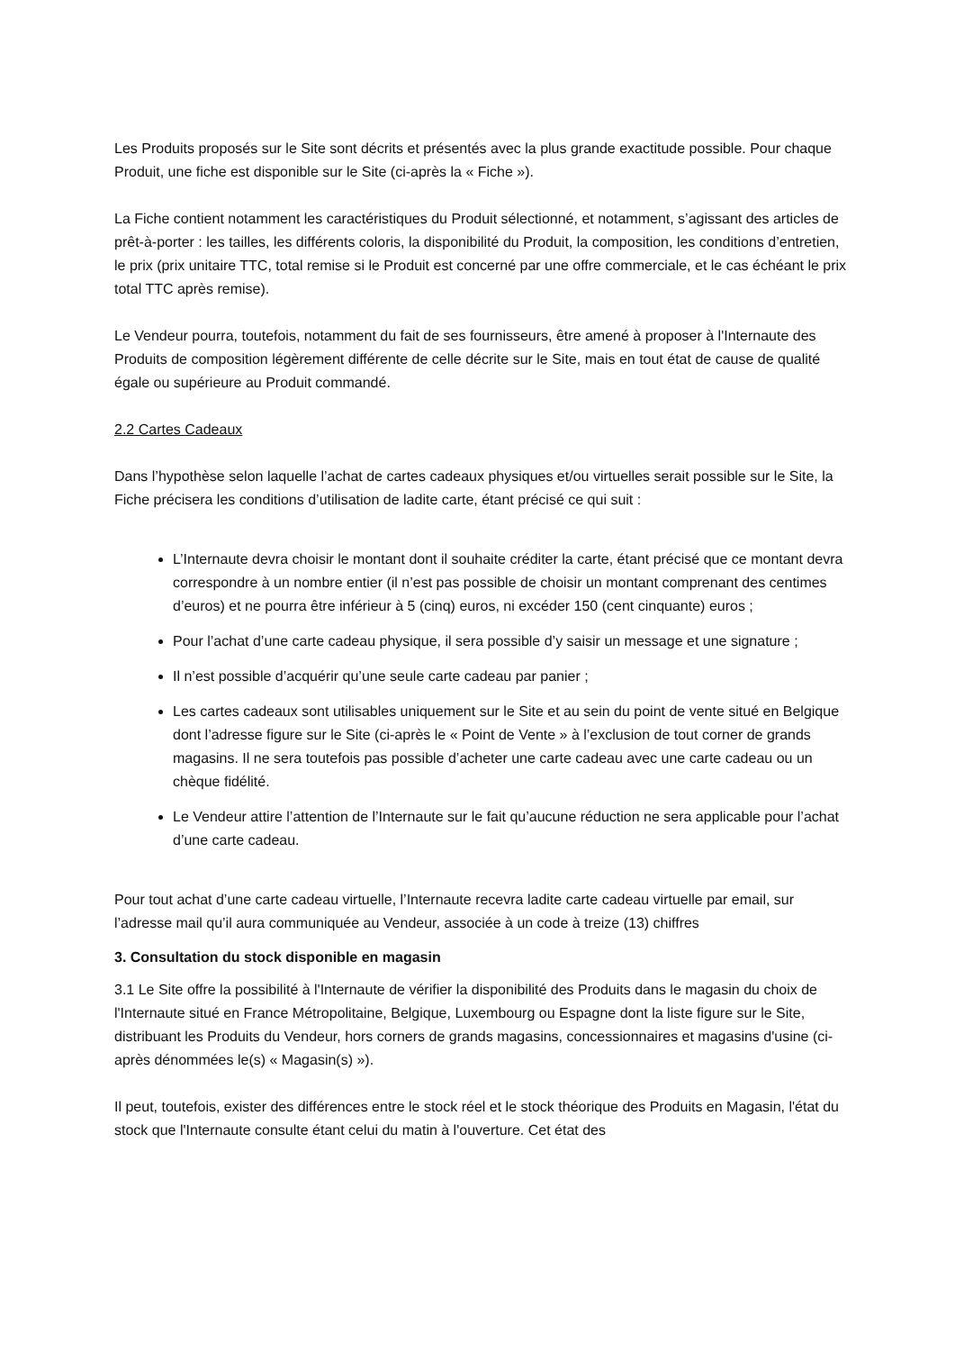Les Produits proposés sur le Site sont décrits et présentés avec la plus grande exactitude possible. Pour chaque Produit, une fiche est disponible sur le Site (ci-après la « Fiche »).
La Fiche contient notamment les caractéristiques du Produit sélectionné, et notamment, s’agissant des articles de prêt-à-porter : les tailles, les différents coloris, la disponibilité du Produit, la composition, les conditions d’entretien, le prix (prix unitaire TTC, total remise si le Produit est concerné par une offre commerciale, et le cas échéant le prix total TTC après remise).
Le Vendeur pourra, toutefois, notamment du fait de ses fournisseurs, être amené à proposer à l'Internaute des Produits de composition légèrement différente de celle décrite sur le Site, mais en tout état de cause de qualité égale ou supérieure au Produit commandé.
2.2 Cartes Cadeaux
Dans l’hypothèse selon laquelle l’achat de cartes cadeaux physiques et/ou virtuelles serait possible sur le Site, la Fiche précisera les conditions d’utilisation de ladite carte, étant précisé ce qui suit :
L’Internaute devra choisir le montant dont il souhaite créditer la carte, étant précisé que ce montant devra correspondre à un nombre entier (il n’est pas possible de choisir un montant comprenant des centimes d’euros) et ne pourra être inférieur à 5 (cinq) euros, ni excéder 150 (cent cinquante) euros ;
Pour l’achat d’une carte cadeau physique, il sera possible d’y saisir un message et une signature ;
Il n’est possible d’acquérir qu’une seule carte cadeau par panier ;
Les cartes cadeaux sont utilisables uniquement sur le Site et au sein du point de vente situé en Belgique dont l’adresse figure sur le Site (ci-après le « Point de Vente » à l’exclusion de tout corner de grands magasins. Il ne sera toutefois pas possible d’acheter une carte cadeau avec une carte cadeau ou un chèque fidélité.
Le Vendeur attire l’attention de l’Internaute sur le fait qu’aucune réduction ne sera applicable pour l’achat d’une carte cadeau.
Pour tout achat d’une carte cadeau virtuelle, l’Internaute recevra ladite carte cadeau virtuelle par email, sur l’adresse mail qu’il aura communiquée au Vendeur, associée à un code à treize (13) chiffres
3. Consultation du stock disponible en magasin
3.1 Le Site offre la possibilité à l'Internaute de vérifier la disponibilité des Produits dans le magasin du choix de l'Internaute situé en France Métropolitaine, Belgique, Luxembourg ou Espagne dont la liste figure sur le Site, distribuant les Produits du Vendeur, hors corners de grands magasins, concessionnaires et magasins d'usine (ci-après dénommées le(s) « Magasin(s) »).
Il peut, toutefois, exister des différences entre le stock réel et le stock théorique des Produits en Magasin, l'état du stock que l'Internaute consulte étant celui du matin à l'ouverture. Cet état des